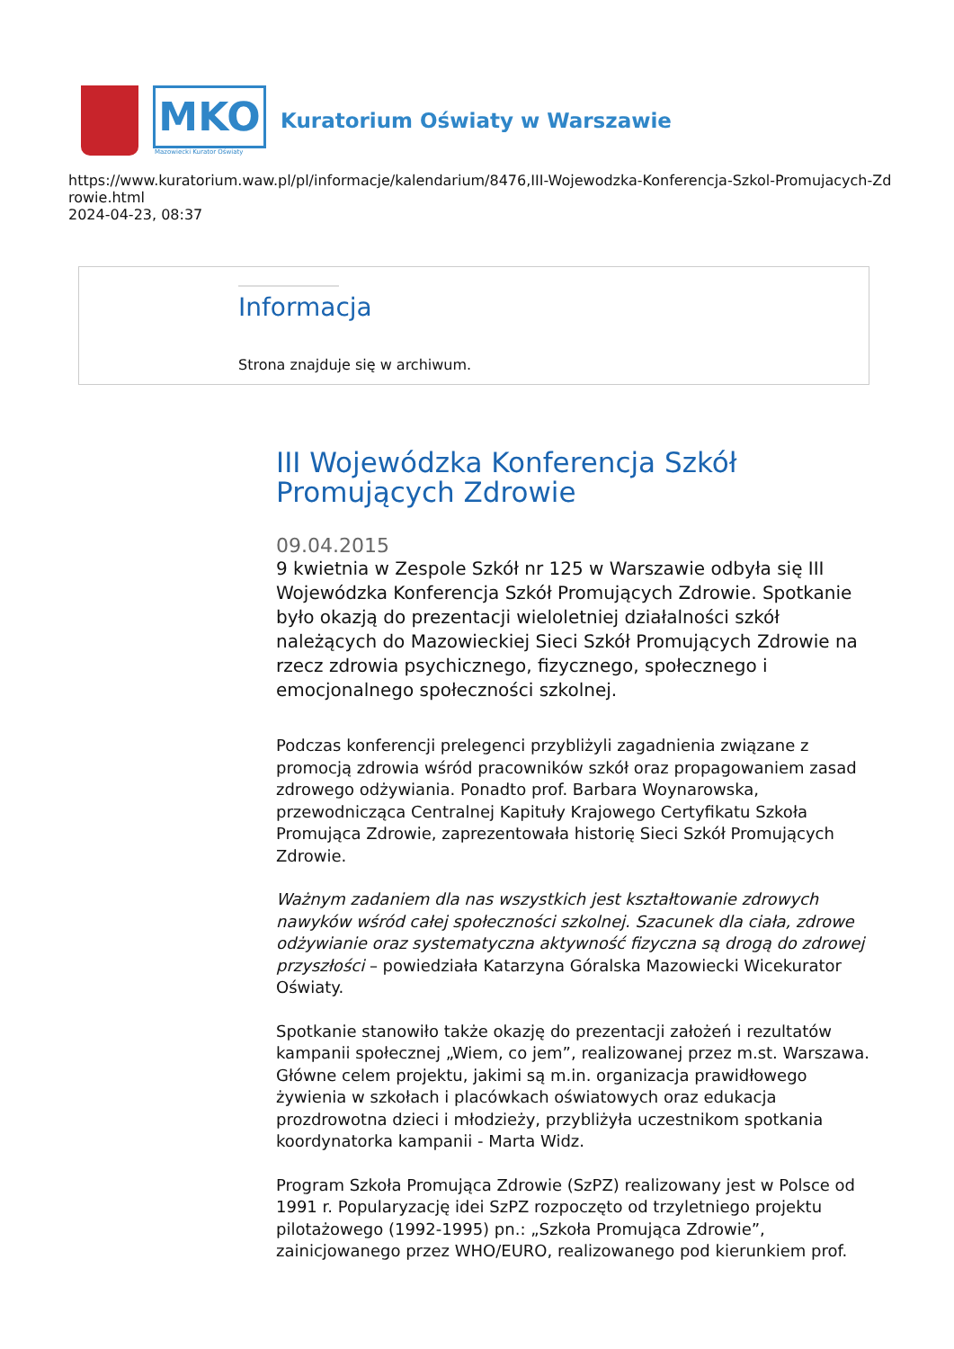MKO
Mazowiecki Kurator Oświaty
Kuratorium Oświaty w Warszawie
https://www.kuratorium.waw.pl/pl/informacje/kalendarium/8476,III-Wojewodzka-Konferencja-Szkol-Promujacych-Zdrowie.html
2024-04-23, 08:37
Informacja
Strona znajduje się w archiwum.
III Wojewódzka Konferencja Szkół Promujących Zdrowie
09.04.2015
9 kwietnia w Zespole Szkół nr 125 w Warszawie odbyła się III Wojewódzka Konferencja Szkół Promujących Zdrowie. Spotkanie było okazją do prezentacji wieloletniej działalności szkół należących do Mazowieckiej Sieci Szkół Promujących Zdrowie na rzecz zdrowia psychicznego, fizycznego, społecznego i emocjonalnego społeczności szkolnej.
Podczas konferencji prelegenci przybliżyli zagadnienia związane z promocją zdrowia wśród pracowników szkół oraz propagowaniem zasad zdrowego odżywiania. Ponadto prof. Barbara Woynarowska, przewodnicząca Centralnej Kapituły Krajowego Certyfikatu Szkoła Promująca Zdrowie, zaprezentowała historię Sieci Szkół Promujących Zdrowie.
Ważnym zadaniem dla nas wszystkich jest kształtowanie zdrowych nawyków wśród całej społeczności szkolnej. Szacunek dla ciała, zdrowe odżywianie oraz systematyczna aktywność fizyczna są drogą do zdrowej przyszłości – powiedziała Katarzyna Góralska Mazowiecki Wicekurator Oświaty.
Spotkanie stanowiło także okazję do prezentacji założeń i rezultatów kampanii społecznej „Wiem, co jem”, realizowanej przez m.st. Warszawa. Główne celem projektu, jakimi są m.in. organizacja prawidłowego żywienia w szkołach i placówkach oświatowych oraz edukacja prozdrowotna dzieci i młodzieży, przybliżyła uczestnikom spotkania koordynatorka kampanii - Marta Widz.
Program Szkoła Promująca Zdrowie (SzPZ) realizowany jest w Polsce od 1991 r. Popularyzację idei SzPZ rozpoczęto od trzyletniego projektu pilotażowego (1992-1995) pn.: „Szkoła Promująca Zdrowie”, zainicjowanego przez WHO/EURO, realizowanego pod kierunkiem prof.